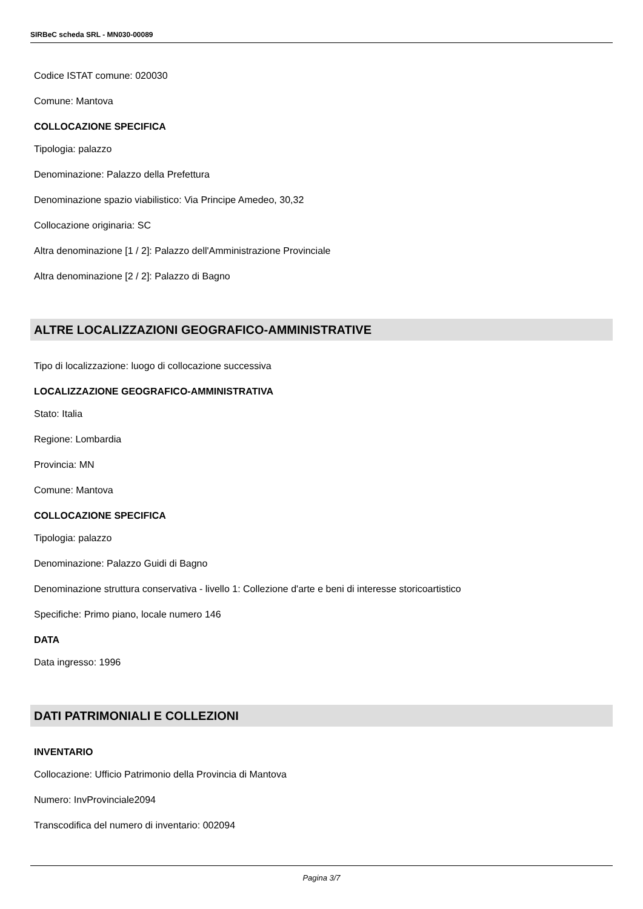SIRBeC scheda SRL - MN030-00089
Codice ISTAT comune: 020030
Comune: Mantova
COLLOCAZIONE SPECIFICA
Tipologia: palazzo
Denominazione: Palazzo della Prefettura
Denominazione spazio viabilistico: Via Principe Amedeo, 30,32
Collocazione originaria: SC
Altra denominazione [1 / 2]: Palazzo dell'Amministrazione Provinciale
Altra denominazione [2 / 2]: Palazzo di Bagno
ALTRE LOCALIZZAZIONI GEOGRAFICO-AMMINISTRATIVE
Tipo di localizzazione: luogo di collocazione successiva
LOCALIZZAZIONE GEOGRAFICO-AMMINISTRATIVA
Stato: Italia
Regione: Lombardia
Provincia: MN
Comune: Mantova
COLLOCAZIONE SPECIFICA
Tipologia: palazzo
Denominazione: Palazzo Guidi di Bagno
Denominazione struttura conservativa - livello 1: Collezione d'arte e beni di interesse storicoartistico
Specifiche: Primo piano, locale numero 146
DATA
Data ingresso: 1996
DATI PATRIMONIALI E COLLEZIONI
INVENTARIO
Collocazione: Ufficio Patrimonio della Provincia di Mantova
Numero: InvProvinciale2094
Transcodifica del numero di inventario: 002094
Pagina 3/7